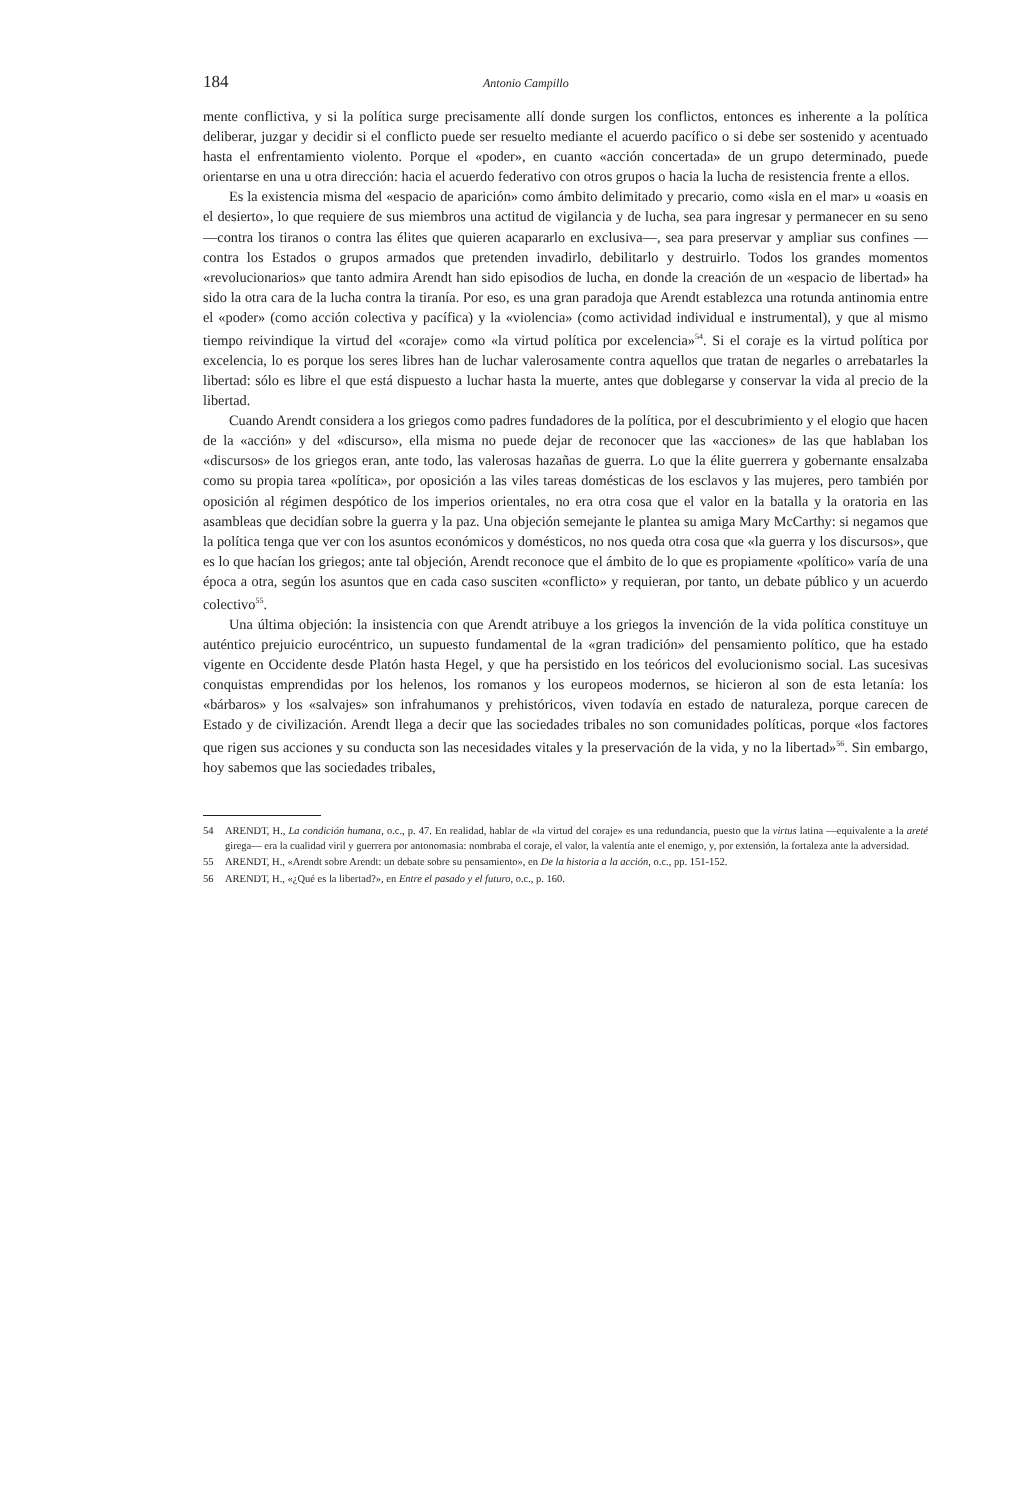184 Antonio Campillo
mente conflictiva, y si la política surge precisamente allí donde surgen los conflictos, entonces es inherente a la política deliberar, juzgar y decidir si el conflicto puede ser resuelto mediante el acuerdo pacífico o si debe ser sostenido y acentuado hasta el enfrentamiento violento. Porque el «poder», en cuanto «acción concertada» de un grupo determinado, puede orientarse en una u otra dirección: hacia el acuerdo federativo con otros grupos o hacia la lucha de resistencia frente a ellos.
Es la existencia misma del «espacio de aparición» como ámbito delimitado y precario, como «isla en el mar» u «oasis en el desierto», lo que requiere de sus miembros una actitud de vigilancia y de lucha, sea para ingresar y permanecer en su seno —contra los tiranos o contra las élites que quieren acapararlo en exclusiva—, sea para preservar y ampliar sus confines —contra los Estados o grupos armados que pretenden invadirlo, debilitarlo y destruirlo. Todos los grandes momentos «revolucionarios» que tanto admira Arendt han sido episodios de lucha, en donde la creación de un «espacio de libertad» ha sido la otra cara de la lucha contra la tiranía. Por eso, es una gran paradoja que Arendt establezca una rotunda antinomia entre el «poder» (como acción colectiva y pacífica) y la «violencia» (como actividad individual e instrumental), y que al mismo tiempo reivindique la virtud del «coraje» como «la virtud política por excelencia»<sup>54</sup>. Si el coraje es la virtud política por excelencia, lo es porque los seres libres han de luchar valerosamente contra aquellos que tratan de negarles o arrebatarles la libertad: sólo es libre el que está dispuesto a luchar hasta la muerte, antes que doblegarse y conservar la vida al precio de la libertad.
Cuando Arendt considera a los griegos como padres fundadores de la política, por el descubrimiento y el elogio que hacen de la «acción» y del «discurso», ella misma no puede dejar de reconocer que las «acciones» de las que hablaban los «discursos» de los griegos eran, ante todo, las valerosas hazañas de guerra. Lo que la élite guerrera y gobernante ensalzaba como su propia tarea «política», por oposición a las viles tareas domésticas de los esclavos y las mujeres, pero también por oposición al régimen despótico de los imperios orientales, no era otra cosa que el valor en la batalla y la oratoria en las asambleas que decidían sobre la guerra y la paz. Una objeción semejante le plantea su amiga Mary McCarthy: si negamos que la política tenga que ver con los asuntos económicos y domésticos, no nos queda otra cosa que «la guerra y los discursos», que es lo que hacían los griegos; ante tal objeción, Arendt reconoce que el ámbito de lo que es propiamente «político» varía de una época a otra, según los asuntos que en cada caso susciten «conflicto» y requieran, por tanto, un debate público y un acuerdo colectivo<sup>55</sup>.
Una última objeción: la insistencia con que Arendt atribuye a los griegos la invención de la vida política constituye un auténtico prejuicio eurocéntrico, un supuesto fundamental de la «gran tradición» del pensamiento político, que ha estado vigente en Occidente desde Platón hasta Hegel, y que ha persistido en los teóricos del evolucionismo social. Las sucesivas conquistas emprendidas por los helenos, los romanos y los europeos modernos, se hicieron al son de esta letanía: los «bárbaros» y los «salvajes» son infrahumanos y prehistóricos, viven todavía en estado de naturaleza, porque carecen de Estado y de civilización. Arendt llega a decir que las sociedades tribales no son comunidades políticas, porque «los factores que rigen sus acciones y su conducta son las necesidades vitales y la preservación de la vida, y no la libertad»<sup>56</sup>. Sin embargo, hoy sabemos que las sociedades tribales,
54 ARENDT, H., La condición humana, o.c., p. 47. En realidad, hablar de «la virtud del coraje» es una redundancia, puesto que la virtus latina —equivalente a la areté girega— era la cualidad viril y guerrera por antonomasia: nombraba el coraje, el valor, la valentía ante el enemigo, y, por extensión, la fortaleza ante la adversidad.
55 ARENDT, H., «Arendt sobre Arendt: un debate sobre su pensamiento», en De la historia a la acción, o.c., pp. 151-152.
56 ARENDT, H., «¿Qué es la libertad?», en Entre el pasado y el futuro, o.c., p. 160.